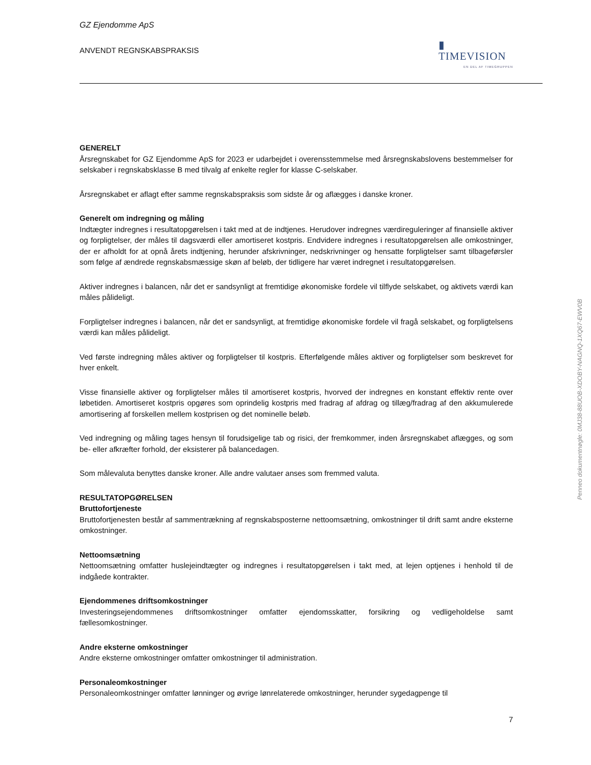GZ Ejendomme ApS
ANVENDT REGNSKABSPRAKSIS
▮ TIMEVISION
EN DEL AF TIMEGRUPPEN
GENERELT
Årsregnskabet for GZ Ejendomme ApS for 2023 er udarbejdet i overensstemmelse med årsregnskabslovens bestemmelser for selskaber i regnskabsklasse B med tilvalg af enkelte regler for klasse C-selskaber.
Årsregnskabet er aflagt efter samme regnskabspraksis som sidste år og aflægges i danske kroner.
Generelt om indregning og måling
Indtægter indregnes i resultatopgørelsen i takt med at de indtjenes. Herudover indregnes værdireguleringer af finansielle aktiver og forpligtelser, der måles til dagsværdi eller amortiseret kostpris. Endvidere indregnes i resultatopgørelsen alle omkostninger, der er afholdt for at opnå årets indtjening, herunder afskrivninger, nedskrivninger og hensatte forpligtelser samt tilbageførsler som følge af ændrede regnskabsmæssige skøn af beløb, der tidligere har været indregnet i resultatopgørelsen.
Aktiver indregnes i balancen, når det er sandsynligt at fremtidige økonomiske fordele vil tilflyde selskabet, og aktivets værdi kan måles pålideligt.
Forpligtelser indregnes i balancen, når det er sandsynligt, at fremtidige økonomiske fordele vil fragå selskabet, og forpligtelsens værdi kan måles pålideligt.
Ved første indregning måles aktiver og forpligtelser til kostpris. Efterfølgende måles aktiver og forpligtelser som beskrevet for hver enkelt.
Visse finansielle aktiver og forpligtelser måles til amortiseret kostpris, hvorved der indregnes en konstant effektiv rente over løbetiden. Amortiseret kostpris opgøres som oprindelig kostpris med fradrag af afdrag og tillæg/fradrag af den akkumulerede amortisering af forskellen mellem kostprisen og det nominelle beløb.
Ved indregning og måling tages hensyn til forudsigelige tab og risici, der fremkommer, inden årsregnskabet aflægges, og som be- eller afkræfter forhold, der eksisterer på balancedagen.
Som målevaluta benyttes danske kroner. Alle andre valutaer anses som fremmed valuta.
RESULTATOPGØRELSEN
Bruttofortjeneste
Bruttofortjenesten består af sammentrækning af regnskabsposterne nettoomsætning, omkostninger til drift samt andre eksterne omkostninger.
Nettoomsætning
Nettoomsætning omfatter huslejeindtægter og indregnes i resultatopgørelsen i takt med, at lejen optjenes i henhold til de indgåede kontrakter.
Ejendommenes driftsomkostninger
Investeringsejendommenes driftsomkostninger omfatter ejendomsskatter, forsikring og vedligeholdelse samt fællesomkostninger.
Andre eksterne omkostninger
Andre eksterne omkostninger omfatter omkostninger til administration.
Personaleomkostninger
Personaleomkostninger omfatter lønninger og øvrige lønrelaterede omkostninger, herunder sygedagpenge til
7
Penneo dokumentnøgle: 0MJ38-88UOB-XDOBY-NAGNQ-1XQ67-EWV0B